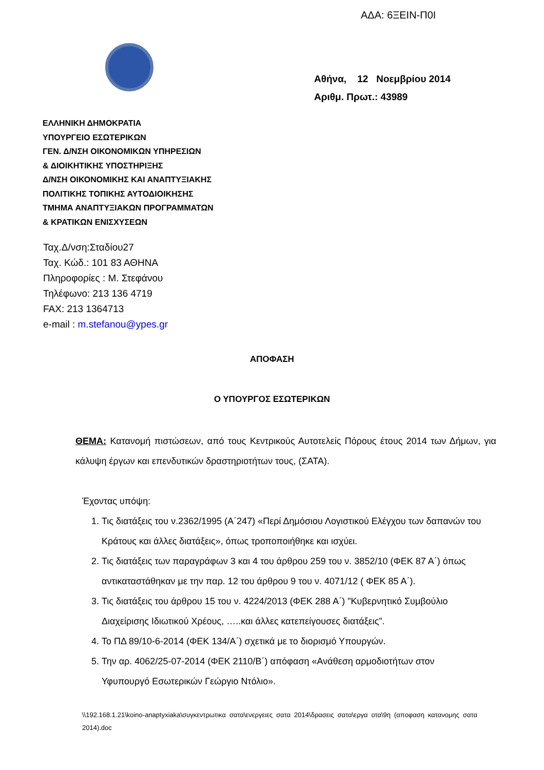ΑΔΑ: 6ΞΕΙΝ-Π0Ι
Αθήνα, 12 Νοεμβρίου 2014
Αριθμ. Πρωτ.: 43989
ΕΛΛΗΝΙΚΗ ΔΗΜΟΚΡΑΤΙΑ
ΥΠΟΥΡΓΕΙΟ ΕΣΩΤΕΡΙΚΩΝ
ΓΕΝ. Δ/ΝΣΗ ΟΙΚΟΝΟΜΙΚΩΝ ΥΠΗΡΕΣΙΩΝ
& ΔΙΟΙΚΗΤΙΚΗΣ ΥΠΟΣΤΗΡΙΞΗΣ
Δ/ΝΣΗ ΟΙΚΟΝΟΜΙΚΗΣ ΚΑΙ ΑΝΑΠΤΥΞΙΑΚΗΣ
ΠΟΛΙΤΙΚΗΣ ΤΟΠΙΚΗΣ ΑΥΤΟΔΙΟΙΚΗΣΗΣ
ΤΜΗΜΑ ΑΝΑΠΤΥΞΙΑΚΩΝ ΠΡΟΓΡΑΜΜΑΤΩΝ
& ΚΡΑΤΙΚΩΝ ΕΝΙΣΧΥΣΕΩΝ
Ταχ.Δ/νση:Σταδίου27
Ταχ. Κώδ.: 101 83 ΑΘΗΝΑ
Πληροφορίες : Μ. Στεφάνου
Τηλέφωνο: 213 136 4719
FAX: 213 1364713
e-mail : m.stefanou@ypes.gr
ΑΠΟΦΑΣΗ
Ο ΥΠΟΥΡΓΟΣ ΕΣΩΤΕΡΙΚΩΝ
ΘΕΜΑ: Κατανομή πιστώσεων, από τους Κεντρικούς Αυτοτελείς Πόρους έτους 2014 των Δήμων, για κάλυψη έργων και επενδυτικών δραστηριοτήτων τους, (ΣΑΤΑ).
Έχοντας υπόψη:
1. Τις διατάξεις του ν.2362/1995 (Α΄247) «Περί Δημόσιου Λογιστικού Ελέγχου των δαπανών του Κράτους και άλλες διατάξεις», όπως τροποποιήθηκε και ισχύει.
2. Τις διατάξεις των παραγράφων 3 και 4 του άρθρου 259 του ν. 3852/10 (ΦΕΚ 87 Α΄) όπως αντικαταστάθηκαν με την παρ. 12 του άρθρου 9 του ν. 4071/12 ( ΦΕΚ 85 Α΄).
3. Τις διατάξεις του άρθρου 15 του ν. 4224/2013 (ΦΕΚ 288 Α΄) "Κυβερνητικό Συμβούλιο Διαχείρισης Ιδιωτικού Χρέους, …..και άλλες κατεπείγουσες διατάξεις”.
4. Το ΠΔ 89/10-6-2014 (ΦΕΚ 134/Α΄) σχετικά με το διορισμό Υπουργών.
5. Την αρ. 4062/25-07-2014 (ΦΕΚ 2110/Β΄) απόφαση «Ανάθεση αρμοδιοτήτων στον Υφυπουργό Εσωτερικών Γεώργιο Ντόλιο».
\\192.168.1.21\koino-anaptyxiaka\συγκεντρωτικα σατα\ενεργειες σατα 2014\δρασεις σατα\εργα οτα\9η (αποφαση κατανομης σατα 2014).doc